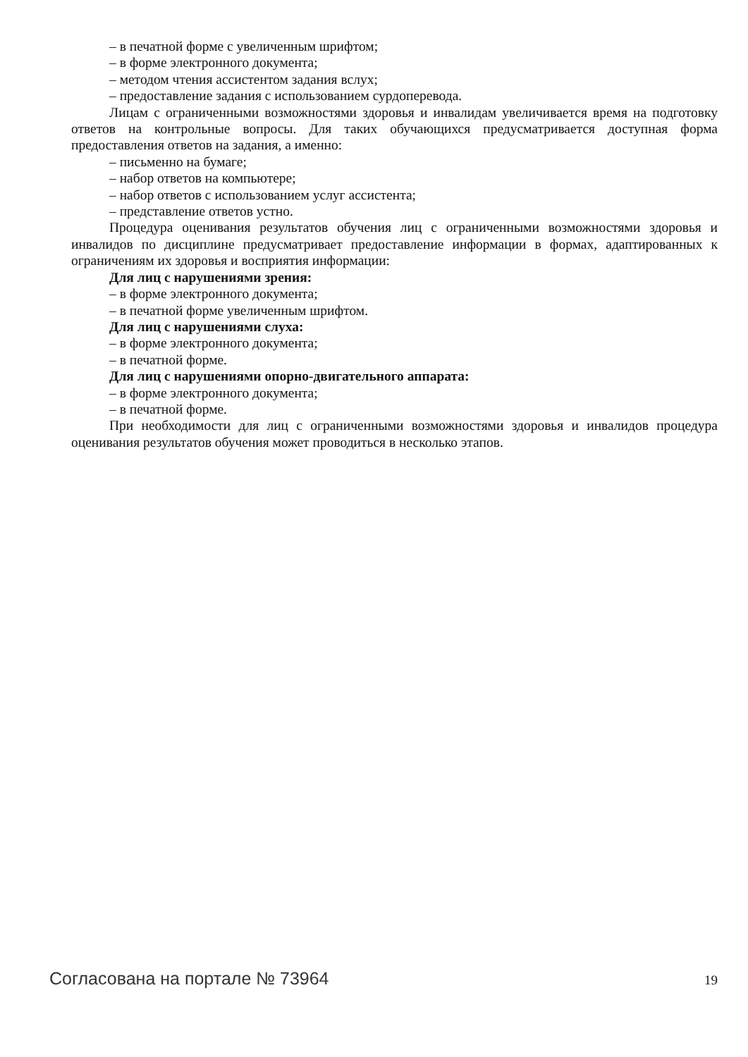– в печатной форме с увеличенным шрифтом;
– в форме электронного документа;
– методом чтения ассистентом задания вслух;
– предоставление задания с использованием сурдоперевода.
Лицам с ограниченными возможностями здоровья и инвалидам увеличивается время на подготовку ответов на контрольные вопросы. Для таких обучающихся предусматривается доступная форма предоставления ответов на задания, а именно:
– письменно на бумаге;
– набор ответов на компьютере;
– набор ответов с использованием услуг ассистента;
– представление ответов устно.
Процедура оценивания результатов обучения лиц с ограниченными возможностями здоровья и инвалидов по дисциплине предусматривает предоставление информации в формах, адаптированных к ограничениям их здоровья и восприятия информации:
Для лиц с нарушениями зрения:
– в форме электронного документа;
– в печатной форме увеличенным шрифтом.
Для лиц с нарушениями слуха:
– в форме электронного документа;
– в печатной форме.
Для лиц с нарушениями опорно-двигательного аппарата:
– в форме электронного документа;
– в печатной форме.
При необходимости для лиц с ограниченными возможностями здоровья и инвалидов процедура оценивания результатов обучения может проводиться в несколько этапов.
Согласована на портале № 73964 19